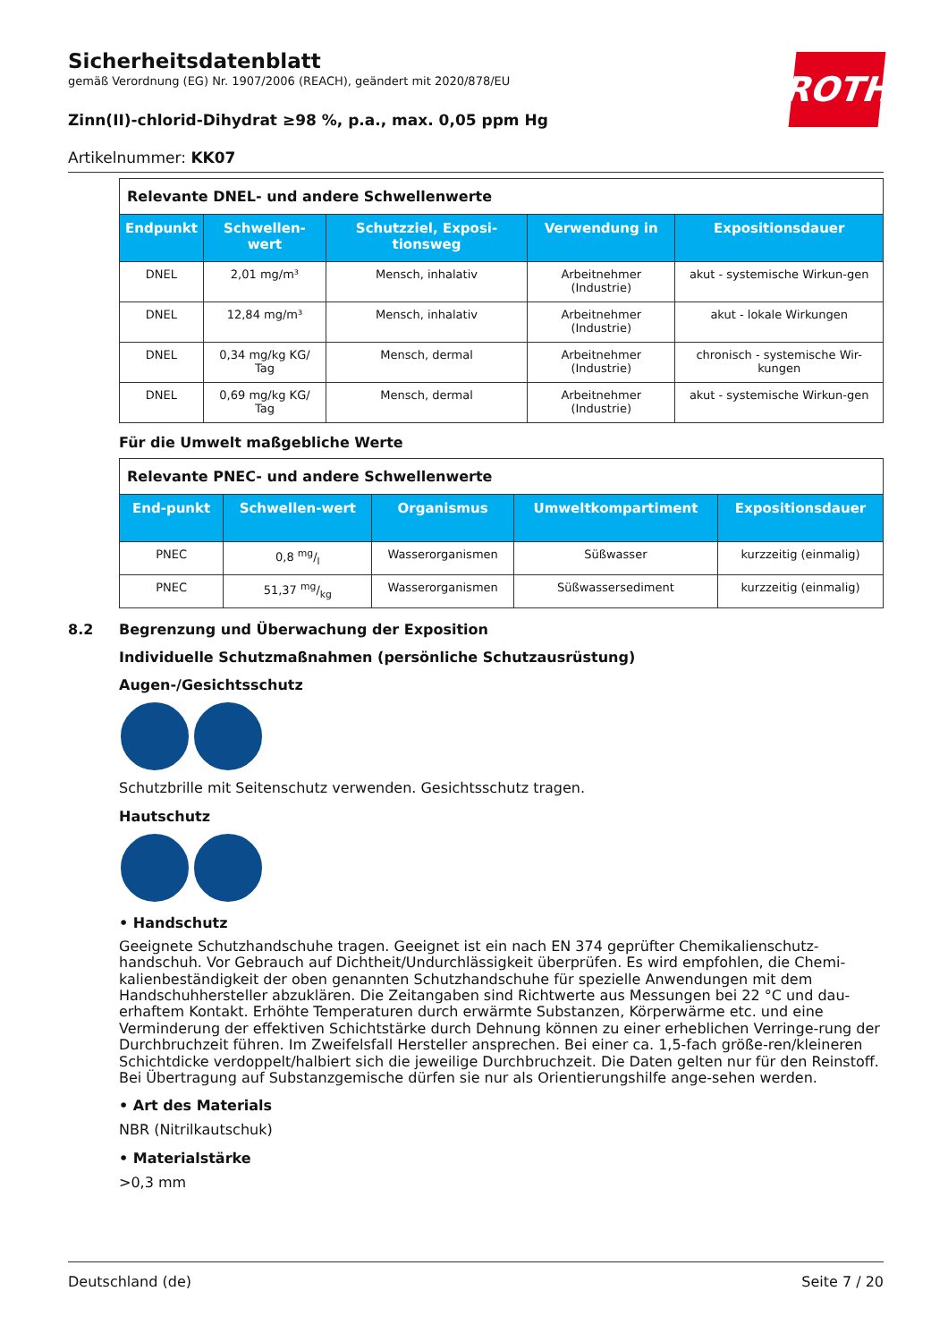ROTH
Sicherheitsdatenblatt
gemäß Verordnung (EG) Nr. 1907/2006 (REACH), geändert mit 2020/878/EU
Zinn(II)-chlorid-Dihydrat ≥98 %, p.a., max. 0,05 ppm Hg
Artikelnummer: KK07
| Relevante DNEL- und andere Schwellenwerte | | | | |
| Endpunkt | Schwellen-wert | Schutzziel, Exposi-tionsweg | Verwendung in | Expositionsdauer |
| DNEL | 2,01 mg/m³ | Mensch, inhalativ | Arbeitnehmer (Industrie) | akut - systemische Wirkun-gen |
| DNEL | 12,84 mg/m³ | Mensch, inhalativ | Arbeitnehmer (Industrie) | akut - lokale Wirkungen |
| DNEL | 0,34 mg/kg KG/ Tag | Mensch, dermal | Arbeitnehmer (Industrie) | chronisch - systemische Wir-kungen |
| DNEL | 0,69 mg/kg KG/ Tag | Mensch, dermal | Arbeitnehmer (Industrie) | akut - systemische Wirkun-gen |
Für die Umwelt maßgebliche Werte
| Relevante PNEC- und andere Schwellenwerte | | | | |
| End-punkt | Schwellen-wert | Organismus | Umweltkompartiment | Expositionsdauer |
| PNEC | 0,8 mg/l | Wasserorganismen | Süßwasser | kurzzeitig (einmalig) |
| PNEC | 51,37 mg/kg | Wasserorganismen | Süßwassersediment | kurzzeitig (einmalig) |
8.2 Begrenzung und Überwachung der Exposition
Individuelle Schutzmaßnahmen (persönliche Schutzausrüstung)
Augen-/Gesichtsschutz
Schutzbrille mit Seitenschutz verwenden. Gesichtsschutz tragen.
Hautschutz
• Handschutz
Geeignete Schutzhandschuhe tragen. Geeignet ist ein nach EN 374 geprüfter Chemikalienschutz-handschuh. Vor Gebrauch auf Dichtheit/Undurchlässigkeit überprüfen. Es wird empfohlen, die Chemi-kalienbeständigkeit der oben genannten Schutzhandschuhe für spezielle Anwendungen mit dem Handschuhhersteller abzuklären. Die Zeitangaben sind Richtwerte aus Messungen bei 22 °C und dau-erhaftem Kontakt. Erhöhte Temperaturen durch erwärmte Substanzen, Körperwärme etc. und eine Verminderung der effektiven Schichtstärke durch Dehnung können zu einer erheblichen Verringe-rung der Durchbruchzeit führen. Im Zweifelsfall Hersteller ansprechen. Bei einer ca. 1,5-fach größe-ren/kleineren Schichtdicke verdoppelt/halbiert sich die jeweilige Durchbruchzeit. Die Daten gelten nur für den Reinstoff. Bei Übertragung auf Substanzgemische dürfen sie nur als Orientierungshilfe ange-sehen werden.
• Art des Materials
NBR (Nitrilkautschuk)
• Materialstärke
>0,3 mm
Deutschland (de) Seite 7 / 20